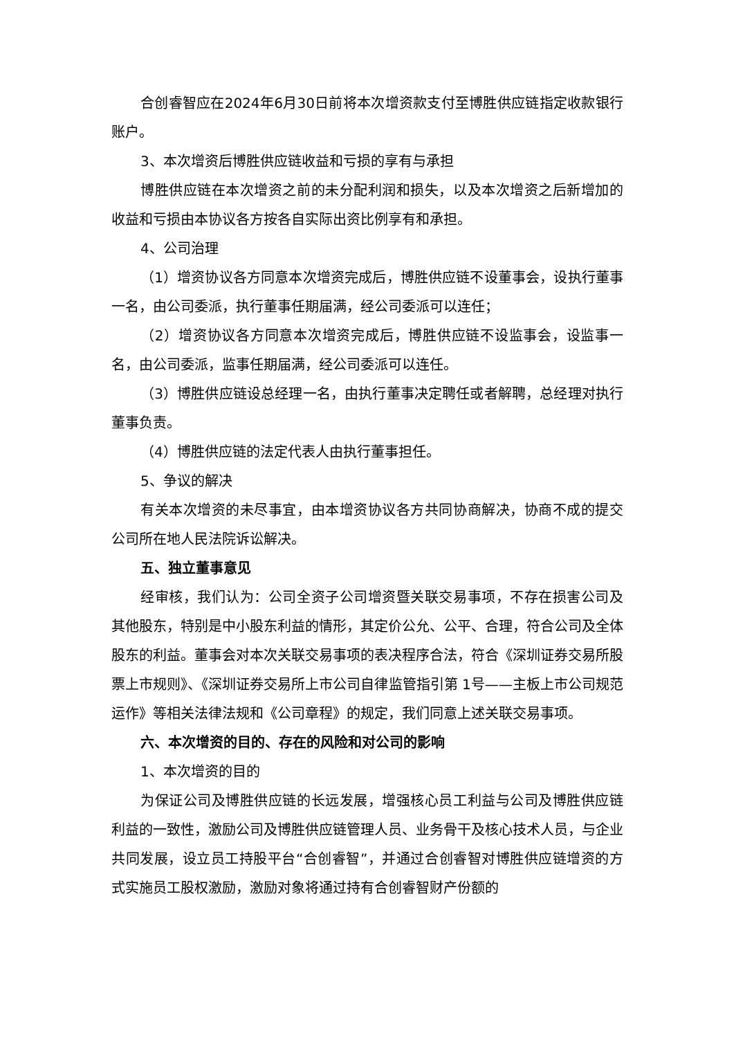合创睿智应在2024年6月30日前将本次增资款支付至博胜供应链指定收款银行账户。
3、本次增资后博胜供应链收益和亏损的享有与承担
博胜供应链在本次增资之前的未分配利润和损失，以及本次增资之后新增加的收益和亏损由本协议各方按各自实际出资比例享有和承担。
4、公司治理
（1）增资协议各方同意本次增资完成后，博胜供应链不设董事会，设执行董事一名，由公司委派，执行董事任期届满，经公司委派可以连任；
（2）增资协议各方同意本次增资完成后，博胜供应链不设监事会，设监事一名，由公司委派，监事任期届满，经公司委派可以连任。
（3）博胜供应链设总经理一名，由执行董事决定聘任或者解聘，总经理对执行董事负责。
（4）博胜供应链的法定代表人由执行董事担任。
5、争议的解决
有关本次增资的未尽事宜，由本增资协议各方共同协商解决，协商不成的提交公司所在地人民法院诉讼解决。
五、独立董事意见
经审核，我们认为：公司全资子公司增资暨关联交易事项，不存在损害公司及其他股东，特别是中小股东利益的情形，其定价公允、公平、合理，符合公司及全体股东的利益。董事会对本次关联交易事项的表决程序合法，符合《深圳证券交易所股票上市规则》、《深圳证券交易所上市公司自律监管指引第 1号——主板上市公司规范运作》等相关法律法规和《公司章程》的规定，我们同意上述关联交易事项。
六、本次增资的目的、存在的风险和对公司的影响
1、本次增资的目的
为保证公司及博胜供应链的长远发展，增强核心员工利益与公司及博胜供应链利益的一致性，激励公司及博胜供应链管理人员、业务骨干及核心技术人员，与企业共同发展，设立员工持股平台“合创睿智”，并通过合创睿智对博胜供应链增资的方式实施员工股权激励，激励对象将通过持有合创睿智财产份额的